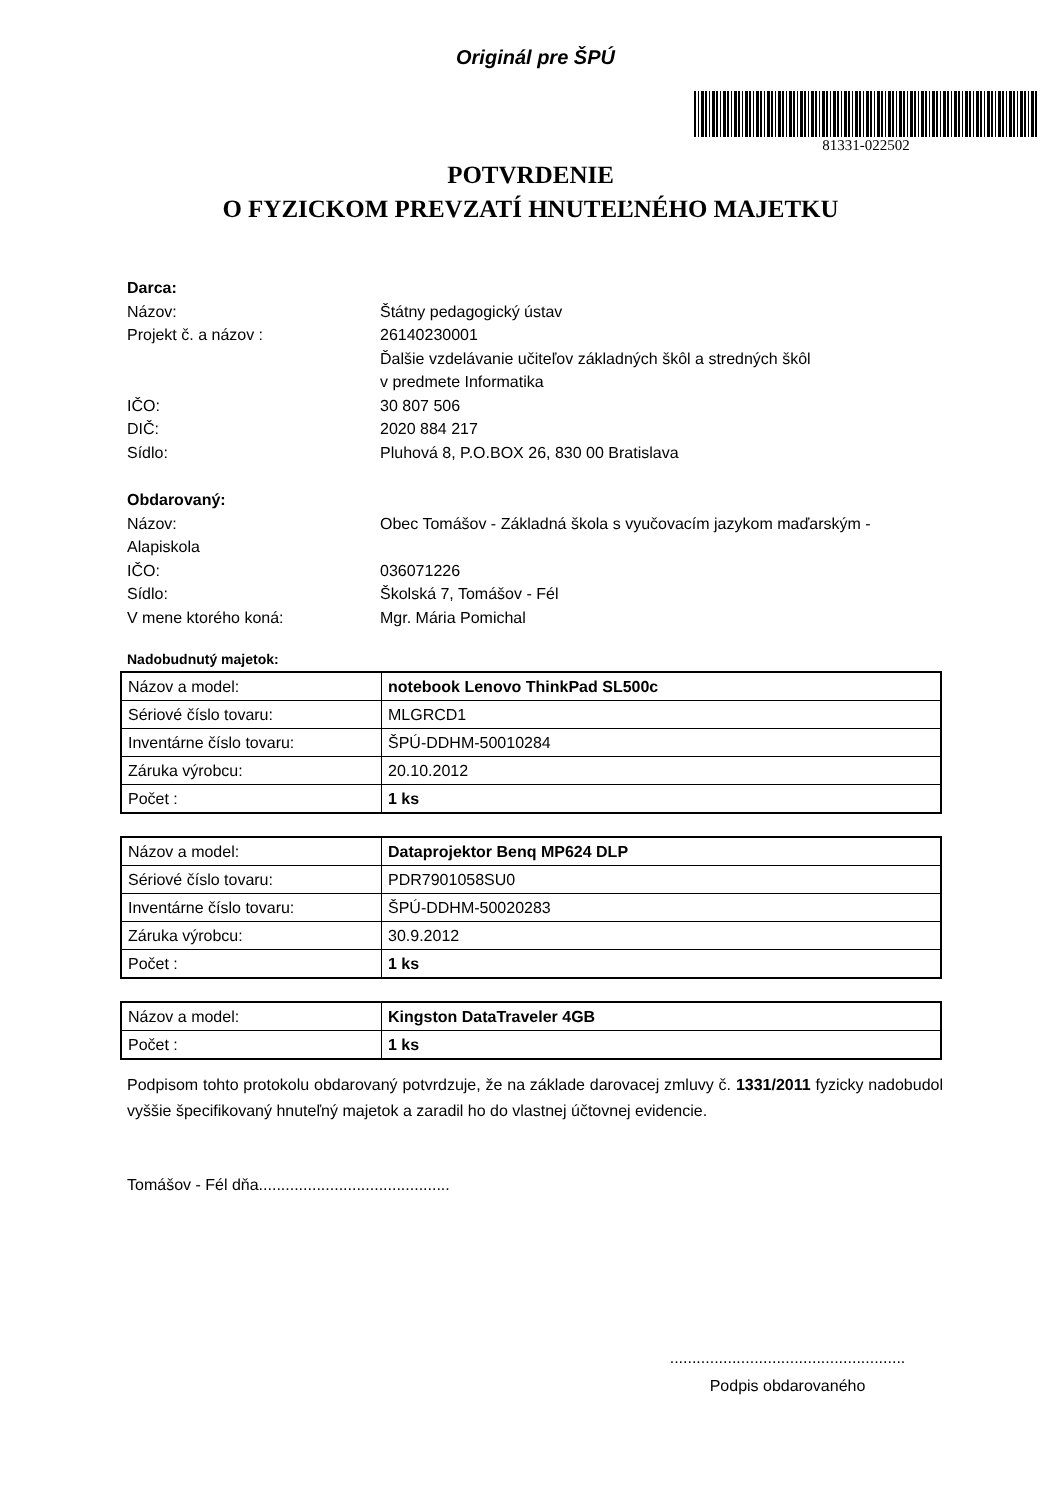Originál pre ŠPÚ
81331-022502
POTVRDENIE
O FYZICKOM PREVZATÍ HNUTEĽNÉHO MAJETKU
Darca:
Názov: Štátny pedagogický ústav
Projekt č. a názov : 26140230001
Ďalšie vzdelávanie učiteľov základných škôl a stredných škôl
v predmete Informatika
IČO: 30 807 506
DIČ: 2020 884 217
Sídlo: Pluhová 8, P.O.BOX 26, 830 00 Bratislava
Obdarovaný:
Názov: Obec Tomášov - Základná škola s vyučovacím jazykom maďarským -
Alapiskola
IČO: 036071226
Sídlo: Školská 7, Tomášov - Fél
V mene ktorého koná: Mgr. Mária Pomichal
Nadobudnutý majetok:
| Názov a model: | notebook Lenovo ThinkPad SL500c |
| Sériové číslo tovaru: | MLGRCD1 |
| Inventárne číslo tovaru: | ŠPÚ-DDHM-50010284 |
| Záruka výrobcu: | 20.10.2012 |
| Počet : | 1 ks |
| Názov a model: | Dataprojektor Benq MP624 DLP |
| Sériové číslo tovaru: | PDR7901058SU0 |
| Inventárne číslo tovaru: | ŠPÚ-DDHM-50020283 |
| Záruka výrobcu: | 30.9.2012 |
| Počet : | 1 ks |
| Názov a model: | Kingston DataTraveler 4GB |
| Počet : | 1 ks |
Podpisom tohto protokolu obdarovaný potvrdzuje, že na základe darovacej zmluvy č. 1331/2011 fyzicky nadobudol vyššie špecifikovaný hnuteľný majetok a zaradil ho do vlastnej účtovnej evidencie.
Tomášov - Fél dňa...........................................
.....................................................
Podpis obdarovaného